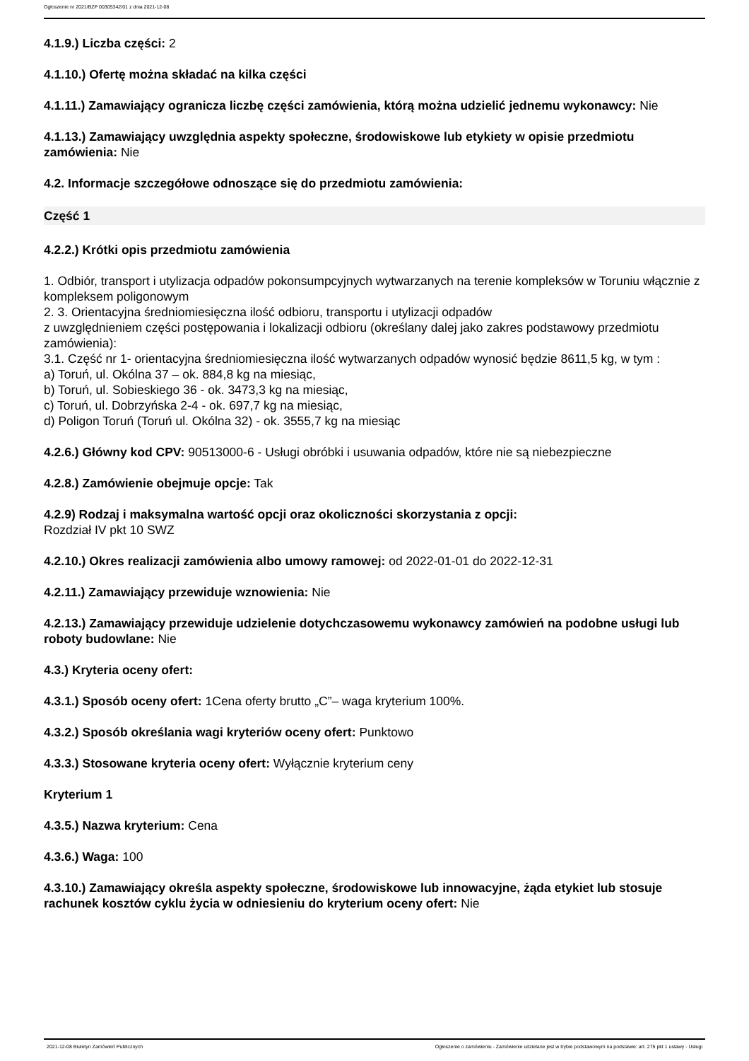Ogłoszenie nr 2021/BZP 00305342/01 z dnia 2021-12-08
4.1.9.) Liczba części: 2
4.1.10.) Ofertę można składać na kilka części
4.1.11.) Zamawiający ogranicza liczbę części zamówienia, którą można udzielić jednemu wykonawcy: Nie
4.1.13.) Zamawiający uwzględnia aspekty społeczne, środowiskowe lub etykiety w opisie przedmiotu zamówienia: Nie
4.2. Informacje szczegółowe odnoszące się do przedmiotu zamówienia:
Część 1
4.2.2.) Krótki opis przedmiotu zamówienia
1. Odbiór, transport i utylizacja odpadów pokonsumpcyjnych wytwarzanych na terenie kompleksów w Toruniu włącznie z kompleksem poligonowym
2. 3. Orientacyjna średniomiesięczna ilość odbioru, transportu i utylizacji odpadów
z uwzględnieniem części postępowania i lokalizacji odbioru (określany dalej jako zakres podstawowy przedmiotu zamówienia):
3.1. Część nr 1- orientacyjna średniomiesięczna ilość wytwarzanych odpadów wynosić będzie 8611,5 kg, w tym :
a) Toruń, ul. Okólna 37 – ok. 884,8 kg na miesiąc,
b) Toruń, ul. Sobieskiego 36 - ok. 3473,3 kg na miesiąc,
c) Toruń, ul. Dobrzyńska 2-4 - ok. 697,7 kg na miesiąc,
d) Poligon Toruń (Toruń ul. Okólna 32) - ok. 3555,7 kg na miesiąc
4.2.6.) Główny kod CPV: 90513000-6 - Usługi obróbki i usuwania odpadów, które nie są niebezpieczne
4.2.8.) Zamówienie obejmuje opcje: Tak
4.2.9) Rodzaj i maksymalna wartość opcji oraz okoliczności skorzystania z opcji:
Rozdział IV pkt 10 SWZ
4.2.10.) Okres realizacji zamówienia albo umowy ramowej: od 2022-01-01 do 2022-12-31
4.2.11.) Zamawiający przewiduje wznowienia: Nie
4.2.13.) Zamawiający przewiduje udzielenie dotychczasowemu wykonawcy zamówień na podobne usługi lub roboty budowlane: Nie
4.3.) Kryteria oceny ofert:
4.3.1.) Sposób oceny ofert: 1Cena oferty brutto „C”– waga kryterium 100%.
4.3.2.) Sposób określania wagi kryteriów oceny ofert: Punktowo
4.3.3.) Stosowane kryteria oceny ofert: Wyłącznie kryterium ceny
Kryterium 1
4.3.5.) Nazwa kryterium: Cena
4.3.6.) Waga: 100
4.3.10.) Zamawiający określa aspekty społeczne, środowiskowe lub innowacyjne, żąda etykiet lub stosuje rachunek kosztów cyklu życia w odniesieniu do kryterium oceny ofert: Nie
2021-12-08 Biuletyn Zamówień Publicznych Ogłoszenie o zamówieniu - Zamówienie udzielane jest w trybie podstawowym na podstawie: art. 275 pkt 1 ustawy - Usługi